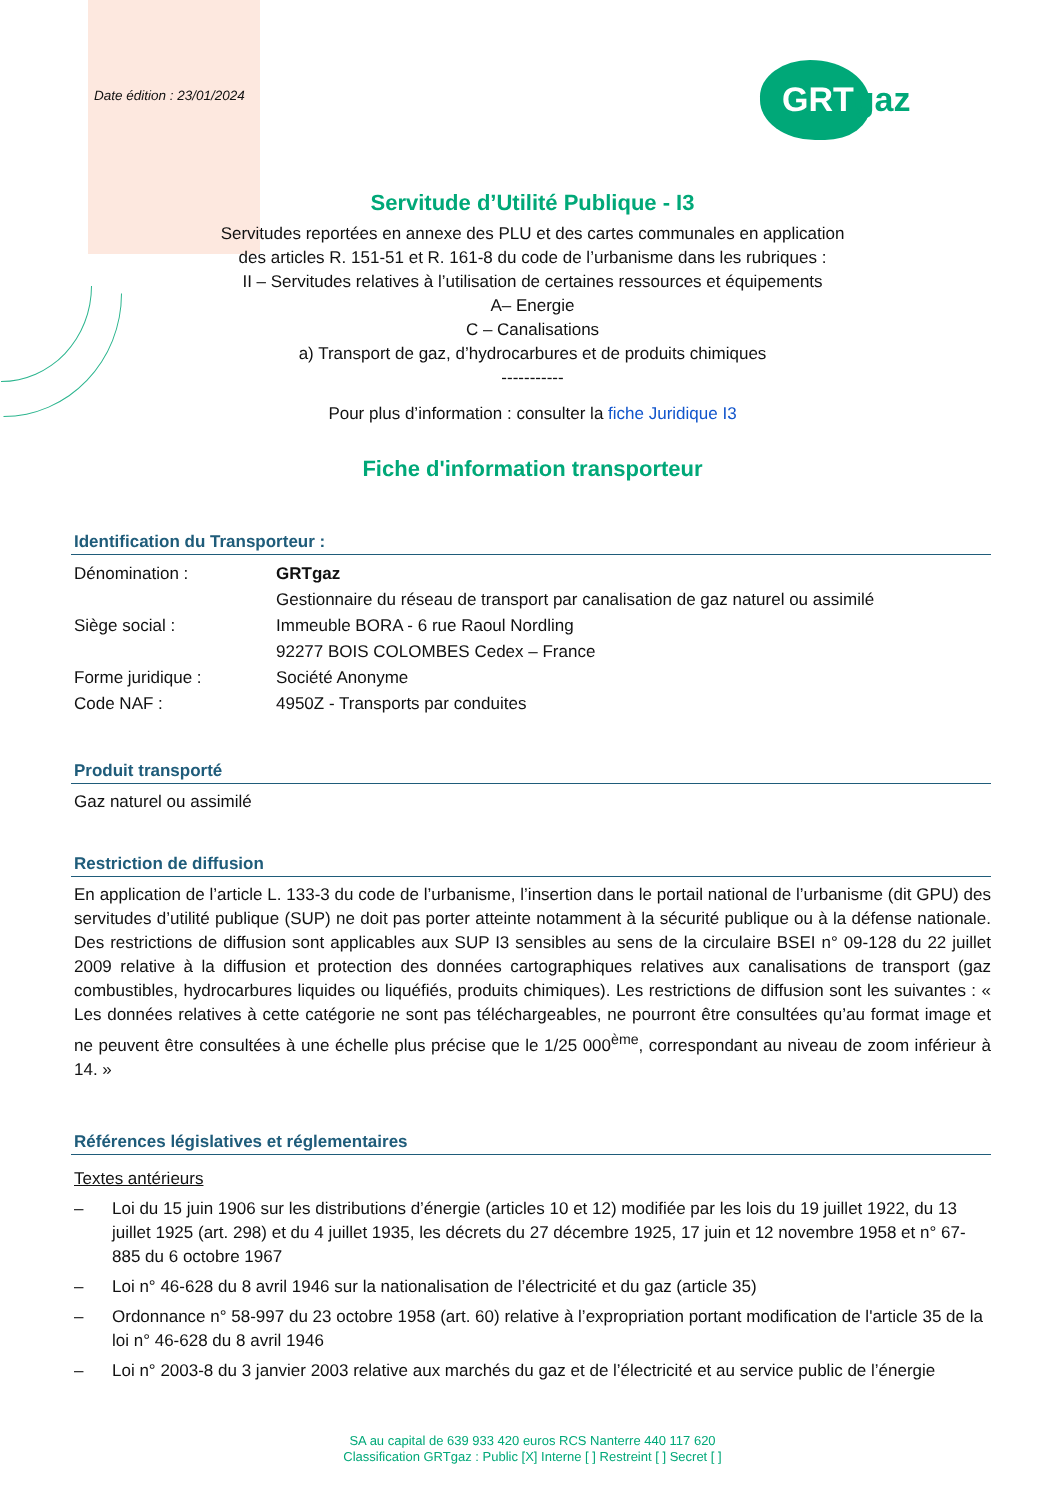Date édition : 23/01/2024
GRTgaz
Servitude d’Utilité Publique - I3
Servitudes reportées en annexe des PLU et des cartes communales en application
des articles R. 151-51 et R. 161-8 du code de l’urbanisme dans les rubriques :
II – Servitudes relatives à l’utilisation de certaines ressources et équipements
A– Energie
C – Canalisations
a) Transport de gaz, d’hydrocarbures et de produits chimiques
-----------
Pour plus d’information : consulter la fiche Juridique I3
Fiche d'information transporteur
Identification du Transporteur :
| Dénomination : | GRTgaz |
| | Gestionnaire du réseau de transport par canalisation de gaz naturel ou assimilé |
| Siège social : | Immeuble BORA - 6 rue Raoul Nordling |
| | 92277 BOIS COLOMBES Cedex – France |
| Forme juridique : | Société Anonyme |
| Code NAF : | 4950Z - Transports par conduites |
Produit transporté
Gaz naturel ou assimilé
Restriction de diffusion
En application de l’article L. 133-3 du code de l’urbanisme, l’insertion dans le portail national de l’urbanisme (dit GPU) des servitudes d’utilité publique (SUP) ne doit pas porter atteinte notamment à la sécurité publique ou à la défense nationale. Des restrictions de diffusion sont applicables aux SUP I3 sensibles au sens de la circulaire BSEI n° 09-128 du 22 juillet 2009 relative à la diffusion et protection des données cartographiques relatives aux canalisations de transport (gaz combustibles, hydrocarbures liquides ou liquéfiés, produits chimiques). Les restrictions de diffusion sont les suivantes : « Les données relatives à cette catégorie ne sont pas téléchargeables, ne pourront être consultées qu’au format image et ne peuvent être consultées à une échelle plus précise que le 1/25 000<sup>ème</sup>, correspondant au niveau de zoom inférieur à 14. »
Références législatives et réglementaires
Textes antérieurs
– Loi du 15 juin 1906 sur les distributions d’énergie (articles 10 et 12) modifiée par les lois du 19 juillet 1922, du 13 juillet 1925 (art. 298) et du 4 juillet 1935, les décrets du 27 décembre 1925, 17 juin et 12 novembre 1958 et n° 67-885 du 6 octobre 1967
– Loi n° 46-628 du 8 avril 1946 sur la nationalisation de l’électricité et du gaz (article 35)
– Ordonnance n° 58-997 du 23 octobre 1958 (art. 60) relative à l’expropriation portant modification de l'article 35 de la loi n° 46-628 du 8 avril 1946
– Loi n° 2003-8 du 3 janvier 2003 relative aux marchés du gaz et de l’électricité et au service public de l’énergie
SA au capital de 639 933 420 euros RCS Nanterre 440 117 620
Classification GRTgaz : Public [X] Interne [ ] Restreint [ ] Secret [ ]